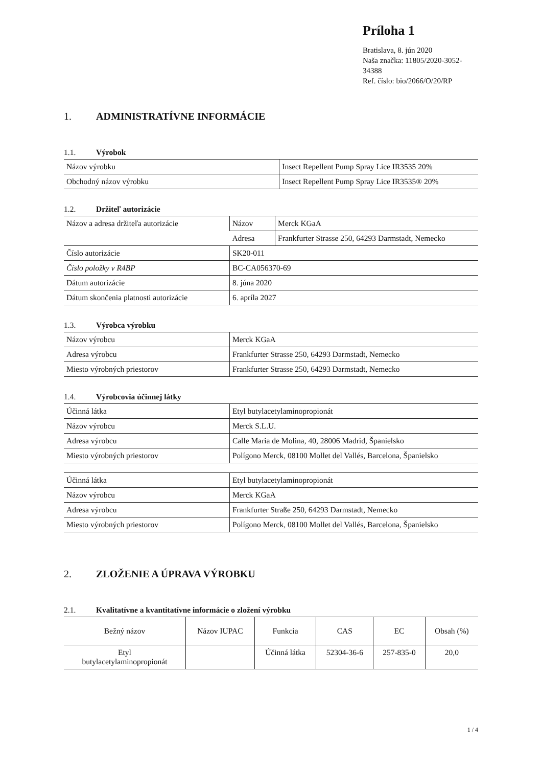Príloha 1
Bratislava, 8. jún 2020
Naša značka: 11805/2020-3052-34388
Ref. číslo: bio/2066/O/20/RP
1. ADMINISTRATÍVNE INFORMÁCIE
1.1. Výrobok
| Názov výrobku | Insect Repellent Pump Spray Lice IR3535 20% |
| Obchodný názov výrobku | Insect Repellent Pump Spray Lice IR3535® 20% |
1.2. Držiteľ autorizácie
| Názov a adresa držiteľa autorizácie | Názov | Merck KGaA |
| | Adresa | Frankfurter Strasse 250, 64293 Darmstadt, Nemecko |
| Číslo autorizácie | SK20-011 | |
| Číslo položky v R4BP | BC-CA056370-69 | |
| Dátum autorizácie | 8. júna 2020 | |
| Dátum skončenia platnosti autorizácie | 6. apríla 2027 | |
1.3. Výrobca výrobku
| Názov výrobcu | Merck KGaA |
| Adresa výrobcu | Frankfurter Strasse 250, 64293 Darmstadt, Nemecko |
| Miesto výrobných priestorov | Frankfurter Strasse 250, 64293 Darmstadt, Nemecko |
1.4. Výrobcovia účinnej látky
| Účinná látka | Etyl butylacetylaminopropionát |
| Názov výrobcu | Merck S.L.U. |
| Adresa výrobcu | Calle Maria de Molina, 40, 28006 Madrid, Španielsko |
| Miesto výrobných priestorov | Polígono Merck, 08100 Mollet del Vallés, Barcelona, Španielsko |
| Účinná látka | Etyl butylacetylaminopropionát |
| Názov výrobcu | Merck KGaA |
| Adresa výrobcu | Frankfurter Straße 250, 64293 Darmstadt, Nemecko |
| Miesto výrobných priestorov | Polígono Merck, 08100 Mollet del Vallés, Barcelona, Španielsko |
2. ZLOŽENIE A ÚPRAVA VÝROBKU
2.1. Kvalitatívne a kvantitatívne informácie o zložení výrobku
| Bežný názov | Názov IUPAC | Funkcia | CAS | EC | Obsah (%) |
| --- | --- | --- | --- | --- | --- |
| Etyl butylacetylaminopropionát | | Účinná látka | 52304-36-6 | 257-835-0 | 20,0 |
1 / 4